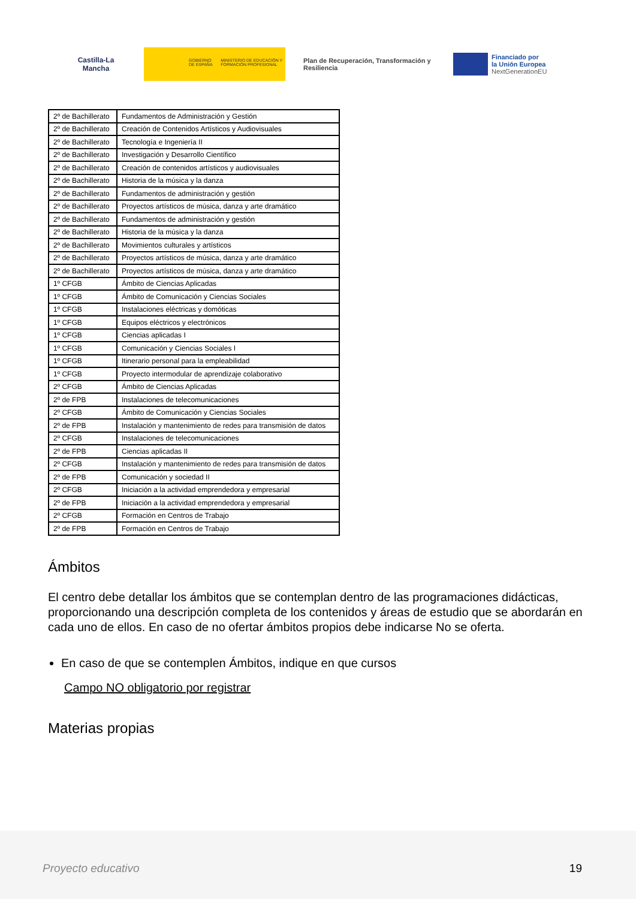Castilla-La Mancha
GOBIERNO DE ESPAÑA MINISTERIO DE EDUCACIÓN Y FORMACIÓN PROFESIONAL
Plan de Recuperación, Transformación y Resiliencia
Financiado por
la Unión Europea
NextGenerationEU
| 2º de Bachillerato | Fundamentos de Administración y Gestión |
| 2º de Bachillerato | Creación de Contenidos Artísticos y Audiovisuales |
| 2º de Bachillerato | Tecnología e Ingeniería II |
| 2º de Bachillerato | Investigación y Desarrollo Científico |
| 2º de Bachillerato | Creación de contenidos artísticos y audiovisuales |
| 2º de Bachillerato | Historia de la música y la danza |
| 2º de Bachillerato | Fundamentos de administración y gestión |
| 2º de Bachillerato | Proyectos artísticos de música, danza y arte dramático |
| 2º de Bachillerato | Fundamentos de administración y gestión |
| 2º de Bachillerato | Historia de la música y la danza |
| 2º de Bachillerato | Movimientos culturales y artísticos |
| 2º de Bachillerato | Proyectos artísticos de música, danza y arte dramático |
| 2º de Bachillerato | Proyectos artísticos de música, danza y arte dramático |
| 1º CFGB | Ámbito de Ciencias Aplicadas |
| 1º CFGB | Ámbito de Comunicación y Ciencias Sociales |
| 1º CFGB | Instalaciones eléctricas y domóticas |
| 1º CFGB | Equipos eléctricos y electrónicos |
| 1º CFGB | Ciencias aplicadas I |
| 1º CFGB | Comunicación y Ciencias Sociales I |
| 1º CFGB | Itinerario personal para la empleabilidad |
| 1º CFGB | Proyecto intermodular de aprendizaje colaborativo |
| 2º CFGB | Ámbito de Ciencias Aplicadas |
| 2º de FPB | Instalaciones de telecomunicaciones |
| 2º CFGB | Ámbito de Comunicación y Ciencias Sociales |
| 2º de FPB | Instalación y mantenimiento de redes para transmisión de datos |
| 2º CFGB | Instalaciones de telecomunicaciones |
| 2º de FPB | Ciencias aplicadas II |
| 2º CFGB | Instalación y mantenimiento de redes para transmisión de datos |
| 2º de FPB | Comunicación y sociedad II |
| 2º CFGB | Iniciación a la actividad emprendedora y empresarial |
| 2º de FPB | Iniciación a la actividad emprendedora y empresarial |
| 2º CFGB | Formación en Centros de Trabajo |
| 2º de FPB | Formación en Centros de Trabajo |
Ámbitos
El centro debe detallar los ámbitos que se contemplan dentro de las programaciones didácticas, proporcionando una descripción completa de los contenidos y áreas de estudio que se abordarán en cada uno de ellos. En caso de no ofertar ámbitos propios debe indicarse No se oferta.
En caso de que se contemplen Ámbitos, indique en que cursos
Campo NO obligatorio por registrar
Materias propias
Proyecto educativo 19